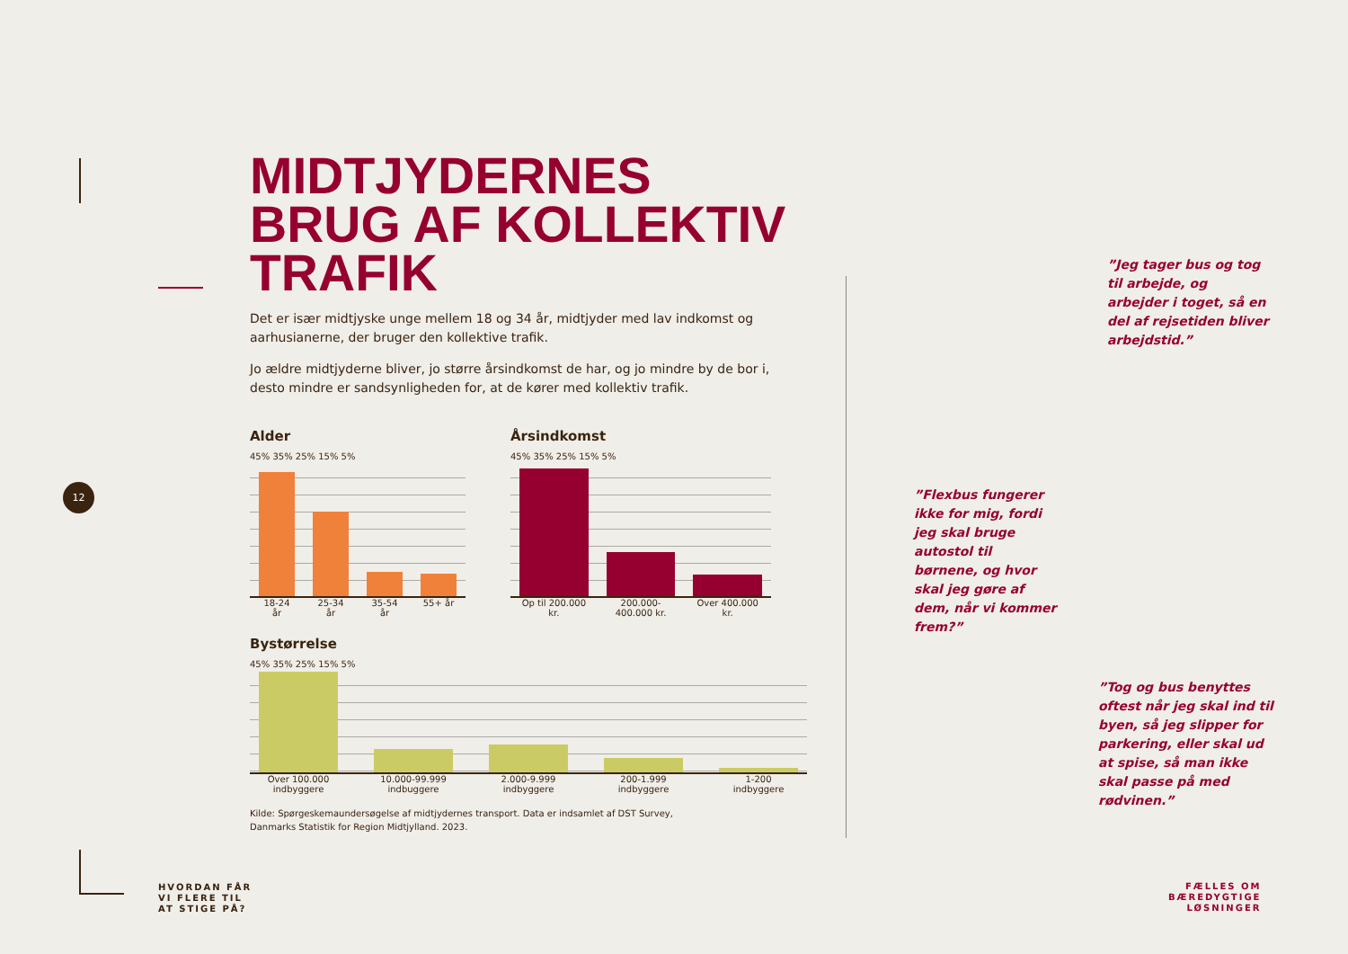12
MIDTJYDERNES BRUG AF KOLLEKTIV TRAFIK
Det er især midtjyske unge mellem 18 og 34 år, midtjyder med lav indkomst og aarhusianerne, der bruger den kollektive trafik.
Jo ældre midtjyderne bliver, jo større årsindkomst de har, og jo mindre by de bor i, desto mindre er sandsynligheden for, at de kører med kollektiv trafik.
Alder
45% 35% 25% 15% 5%
18-24 år 25-34 år 35-54 år 55+ år
Årsindkomst
45% 35% 25% 15% 5%
Op til 200.000 kr. 200.000-400.000 kr. Over 400.000 kr.
Bystørrelse
45% 35% 25% 15% 5%
Over 100.000 indbyggere 10.000-99.999 indbuggere 2.000-9.999 indbyggere 200-1.999 indbyggere 1-200 indbyggere
Kilde: Spørgeskemaundersøgelse af midtjydernes transport. Data er indsamlet af DST Survey,
Danmarks Statistik for Region Midtjylland. 2023.
”Jeg tager bus og tog til arbejde, og arbejder i toget, så en del af rejsetiden bliver arbejdstid.”
”Flexbus fungerer ikke for mig, fordi jeg skal bruge autostol til børnene, og hvor skal jeg gøre af dem, når vi kommer frem?”
”Tog og bus benyttes oftest når jeg skal ind til byen, så jeg slipper for parkering, eller skal ud at spise, så man ikke skal passe på med rødvinen.”
HVORDAN FÅR
VI FLERE TIL
AT STIGE PÅ?
FÆLLES OM
BÆREDYGTIGE
LØSNINGER